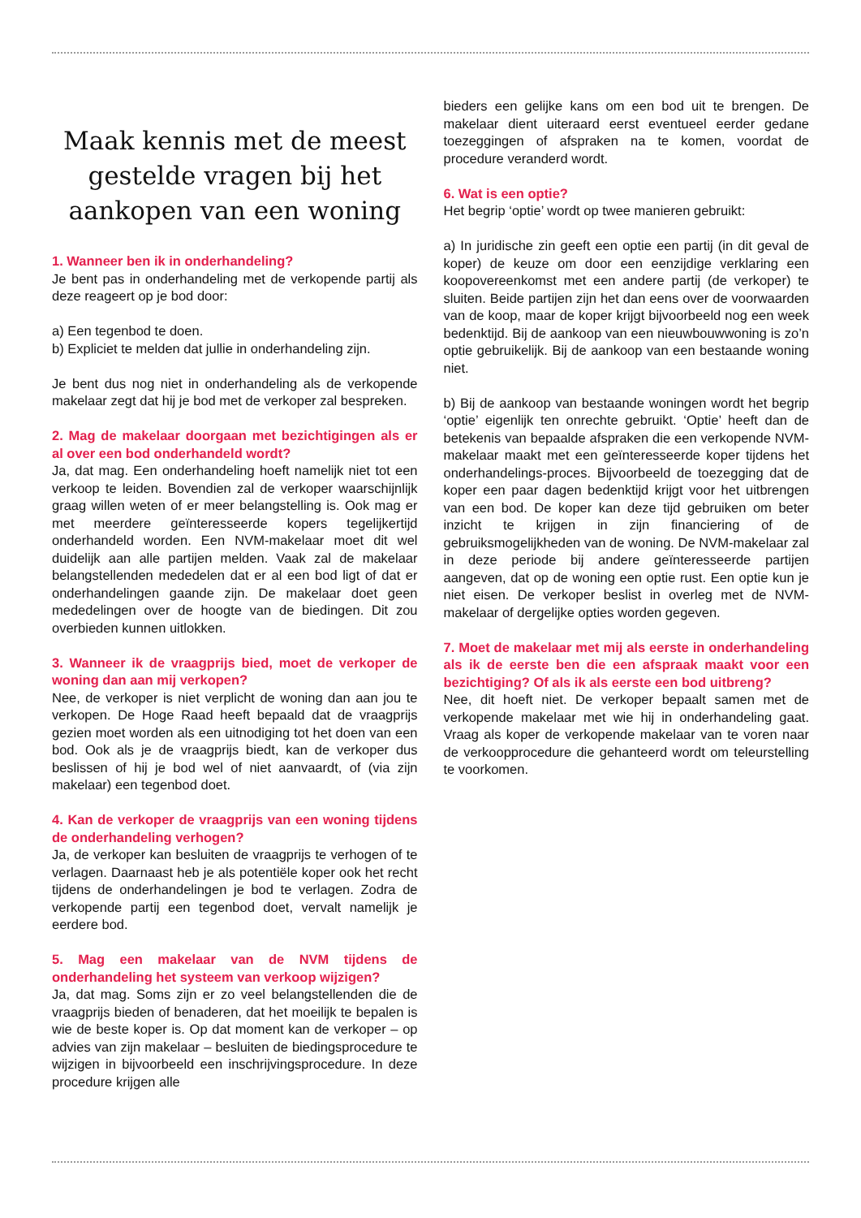Maak kennis met de meest gestelde vragen bij het aankopen van een woning
1. Wanneer ben ik in onderhandeling?
Je bent pas in onderhandeling met de verkopende partij als deze reageert op je bod door:
a) Een tegenbod te doen.
b) Expliciet te melden dat jullie in onderhandeling zijn.
Je bent dus nog niet in onderhandeling als de verkopende makelaar zegt dat hij je bod met de verkoper zal bespreken.
2. Mag de makelaar doorgaan met bezichtigingen als er al over een bod onderhandeld wordt?
Ja, dat mag. Een onderhandeling hoeft namelijk niet tot een verkoop te leiden. Bovendien zal de verkoper waarschijnlijk graag willen weten of er meer belangstelling is. Ook mag er met meerdere geïnteresseerde kopers tegelijkertijd onderhandeld worden. Een NVM-makelaar moet dit wel duidelijk aan alle partijen melden. Vaak zal de makelaar belangstellenden mededelen dat er al een bod ligt of dat er onderhandelingen gaande zijn. De makelaar doet geen mededelingen over de hoogte van de biedingen. Dit zou overbieden kunnen uitlokken.
3. Wanneer ik de vraagprijs bied, moet de verkoper de woning dan aan mij verkopen?
Nee, de verkoper is niet verplicht de woning dan aan jou te verkopen. De Hoge Raad heeft bepaald dat de vraagprijs gezien moet worden als een uitnodiging tot het doen van een bod. Ook als je de vraagprijs biedt, kan de verkoper dus beslissen of hij je bod wel of niet aanvaardt, of (via zijn makelaar) een tegenbod doet.
4. Kan de verkoper de vraagprijs van een woning tijdens de onderhandeling verhogen?
Ja, de verkoper kan besluiten de vraagprijs te verhogen of te verlagen. Daarnaast heb je als potentiële koper ook het recht tijdens de onderhandelingen je bod te verlagen. Zodra de verkopende partij een tegenbod doet, vervalt namelijk je eerdere bod.
5. Mag een makelaar van de NVM tijdens de onderhandeling het systeem van verkoop wijzigen?
Ja, dat mag. Soms zijn er zo veel belangstellenden die de vraagprijs bieden of benaderen, dat het moeilijk te bepalen is wie de beste koper is. Op dat moment kan de verkoper – op advies van zijn makelaar – besluiten de biedingsprocedure te wijzigen in bijvoorbeeld een inschrijvingsprocedure. In deze procedure krijgen alle
bieders een gelijke kans om een bod uit te brengen. De makelaar dient uiteraard eerst eventueel eerder gedane toezeggingen of afspraken na te komen, voordat de procedure veranderd wordt.
6. Wat is een optie?
Het begrip ‘optie’ wordt op twee manieren gebruikt:
a) In juridische zin geeft een optie een partij (in dit geval de koper) de keuze om door een eenzijdige verklaring een koopovereenkomst met een andere partij (de verkoper) te sluiten. Beide partijen zijn het dan eens over de voorwaarden van de koop, maar de koper krijgt bijvoorbeeld nog een week bedenktijd. Bij de aankoop van een nieuwbouwwoning is zo’n optie gebruikelijk. Bij de aankoop van een bestaande woning niet.
b) Bij de aankoop van bestaande woningen wordt het begrip ‘optie’ eigenlijk ten onrechte gebruikt. ‘Optie’ heeft dan de betekenis van bepaalde afspraken die een verkopende NVM-makelaar maakt met een geïnteresseerde koper tijdens het onderhandelings-proces. Bijvoorbeeld de toezegging dat de koper een paar dagen bedenktijd krijgt voor het uitbrengen van een bod. De koper kan deze tijd gebruiken om beter inzicht te krijgen in zijn financiering of de gebruiksmogelijkheden van de woning. De NVM-makelaar zal in deze periode bij andere geïnteresseerde partijen aangeven, dat op de woning een optie rust. Een optie kun je niet eisen. De verkoper beslist in overleg met de NVM-makelaar of dergelijke opties worden gegeven.
7. Moet de makelaar met mij als eerste in onderhandeling als ik de eerste ben die een afspraak maakt voor een bezichtiging? Of als ik als eerste een bod uitbreng?
Nee, dit hoeft niet. De verkoper bepaalt samen met de verkopende makelaar met wie hij in onderhandeling gaat. Vraag als koper de verkopende makelaar van te voren naar de verkoopprocedure die gehanteerd wordt om teleurstelling te voorkomen.